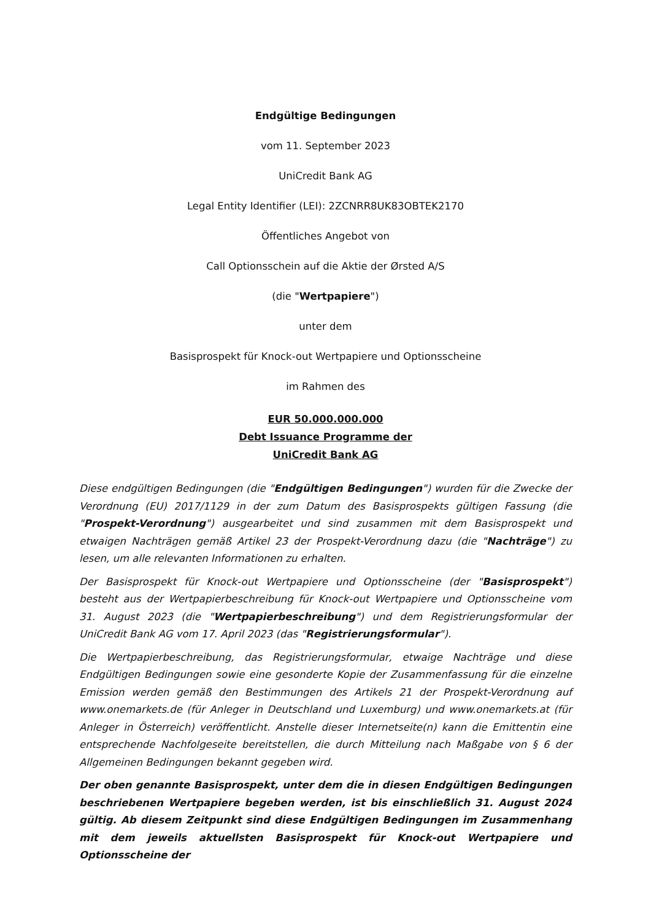Endgültige Bedingungen
vom 11. September 2023
UniCredit Bank AG
Legal Entity Identifier (LEI): 2ZCNRR8UK83OBTEK2170
Öffentliches Angebot von
Call Optionsschein auf die Aktie der Ørsted A/S
(die "Wertpapiere")
unter dem
Basisprospekt für Knock-out Wertpapiere und Optionsscheine
im Rahmen des
EUR 50.000.000.000
Debt Issuance Programme der
UniCredit Bank AG
Diese endgültigen Bedingungen (die "Endgültigen Bedingungen") wurden für die Zwecke der Verordnung (EU) 2017/1129 in der zum Datum des Basisprospekts gültigen Fassung (die "Prospekt-Verordnung") ausgearbeitet und sind zusammen mit dem Basisprospekt und etwaigen Nachträgen gemäß Artikel 23 der Prospekt-Verordnung dazu (die "Nachträge") zu lesen, um alle relevanten Informationen zu erhalten.
Der Basisprospekt für Knock-out Wertpapiere und Optionsscheine (der "Basisprospekt") besteht aus der Wertpapierbeschreibung für Knock-out Wertpapiere und Optionsscheine vom 31. August 2023 (die "Wertpapierbeschreibung") und dem Registrierungsformular der UniCredit Bank AG vom 17. April 2023 (das "Registrierungsformular").
Die Wertpapierbeschreibung, das Registrierungsformular, etwaige Nachträge und diese Endgültigen Bedingungen sowie eine gesonderte Kopie der Zusammenfassung für die einzelne Emission werden gemäß den Bestimmungen des Artikels 21 der Prospekt-Verordnung auf www.onemarkets.de (für Anleger in Deutschland und Luxemburg) und www.onemarkets.at (für Anleger in Österreich) veröffentlicht. Anstelle dieser Internetseite(n) kann die Emittentin eine entsprechende Nachfolgeseite bereitstellen, die durch Mitteilung nach Maßgabe von § 6 der Allgemeinen Bedingungen bekannt gegeben wird.
Der oben genannte Basisprospekt, unter dem die in diesen Endgültigen Bedingungen beschriebenen Wertpapiere begeben werden, ist bis einschließlich 31. August 2024 gültig. Ab diesem Zeitpunkt sind diese Endgültigen Bedingungen im Zusammenhang mit dem jeweils aktuellsten Basisprospekt für Knock-out Wertpapiere und Optionsscheine der